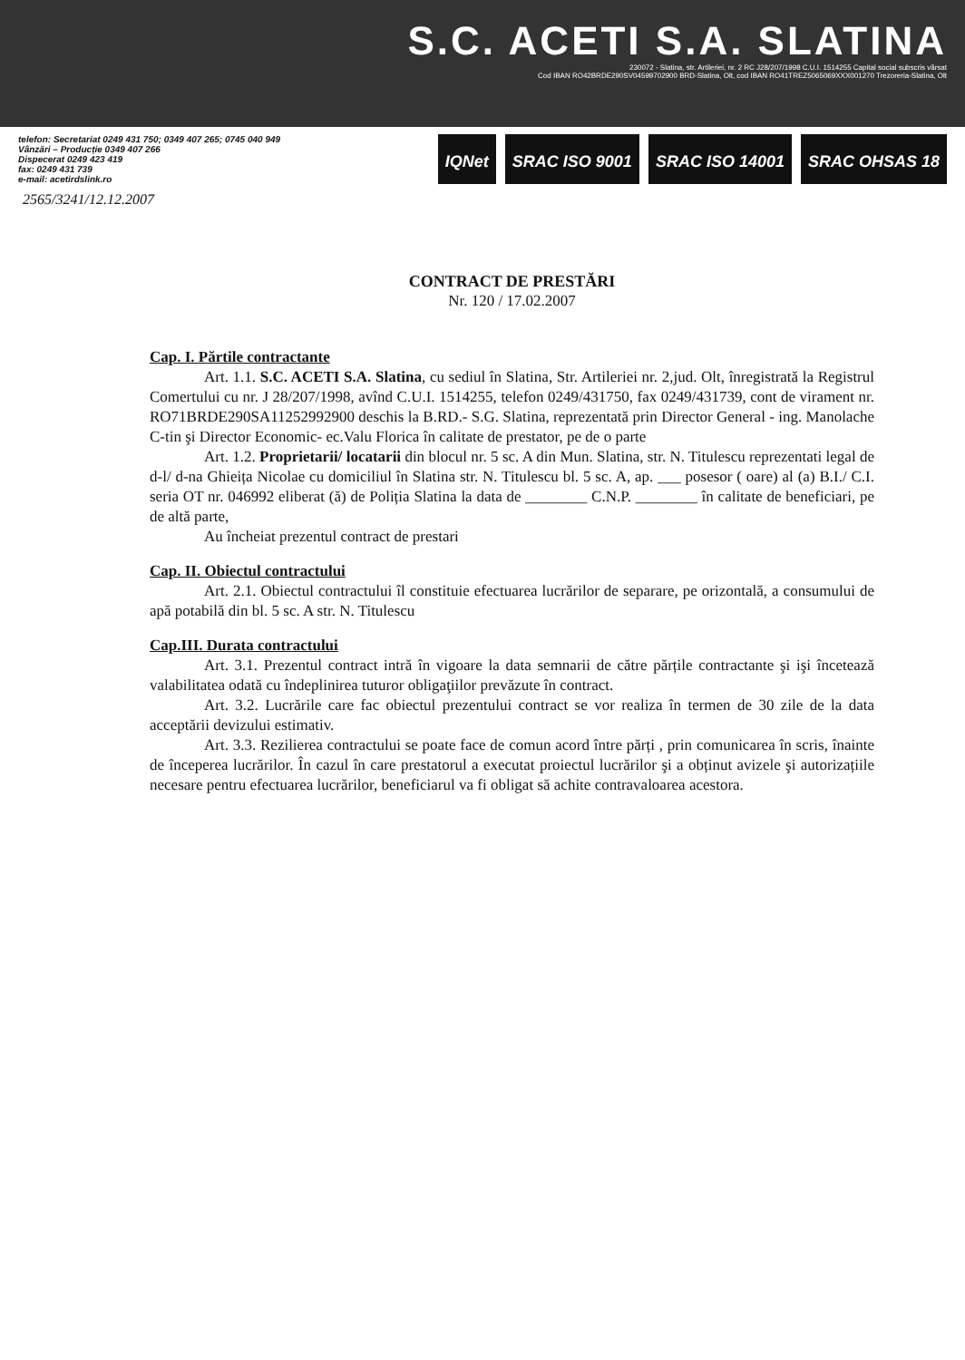S.C. ACETI S.A. SLATINA
230072 - Slatina, str. Artileriei, nr. 2 RC J28/207/1998 C.U.I. 1514255 Capital social subscris vărsat
Cod IBAN RO42BRDE290SV04599702900 BRD-Slatina, Olt, cod IBAN RO41TREZ5065069XXX001270 Trezoreria-Slatina, Olt
telefon: Secretariat 0249 431 750; 0349 407 265; 0745 040 949
Vânzări – Producție 0349 407 266
Dispecerat 0249 423 419
fax: 0249 431 739
e-mail: acetirdslink.ro
IQNet SRAC ISO 9001 SRAC ISO 14001 SRAC OHSAS 18
2565/3241/12.12.2007
CONTRACT DE PRESTĂRI
Nr. 120 / 17.02.2007
Cap. I. Părtile contractante
Art. 1.1. S.C. ACETI S.A. Slatina, cu sediul în Slatina, Str. Artileriei nr. 2,jud. Olt, înregistrată la Registrul Comertului cu nr. J 28/207/1998, avînd C.U.I. 1514255, telefon 0249/431750, fax 0249/431739, cont de virament nr. RO71BRDE290SA11252992900 deschis la B.RD.- S.G. Slatina, reprezentată prin Director General - ing. Manolache C-tin şi Director Economic- ec.Valu Florica în calitate de prestator, pe de o parte
Art. 1.2. Proprietarii/ locatarii din blocul nr. 5 sc. A din Mun. Slatina, str. N. Titulescu reprezentati legal de d-l/ d-na Ghieița Nicolae cu domiciliul în Slatina str. N. Titulescu bl. 5 sc. A, ap. ___ posesor ( oare) al (a) B.I./ C.I. seria OT nr. 046992 eliberat (ă) de Poliția Slatina la data de ________ C.N.P. ________ în calitate de beneficiari, pe de altă parte,
Au încheiat prezentul contract de prestari
Cap. II. Obiectul contractului
Art. 2.1. Obiectul contractului îl constituie efectuarea lucrărilor de separare, pe orizontală, a consumului de apă potabilă din bl. 5 sc. A str. N. Titulescu
Cap.III. Durata contractului
Art. 3.1. Prezentul contract intră în vigoare la data semnarii de către părțile contractante şi işi încetează valabilitatea odată cu îndeplinirea tuturor obligaţiilor prevăzute în contract.
Art. 3.2. Lucrările care fac obiectul prezentului contract se vor realiza în termen de 30 zile de la data acceptării devizului estimativ.
Art. 3.3. Rezilierea contractului se poate face de comun acord între părți , prin comunicarea în scris, înainte de începerea lucrărilor. În cazul în care prestatorul a executat proiectul lucrărilor şi a obținut avizele şi autorizațiile necesare pentru efectuarea lucrărilor, beneficiarul va fi obligat să achite contravaloarea acestora.